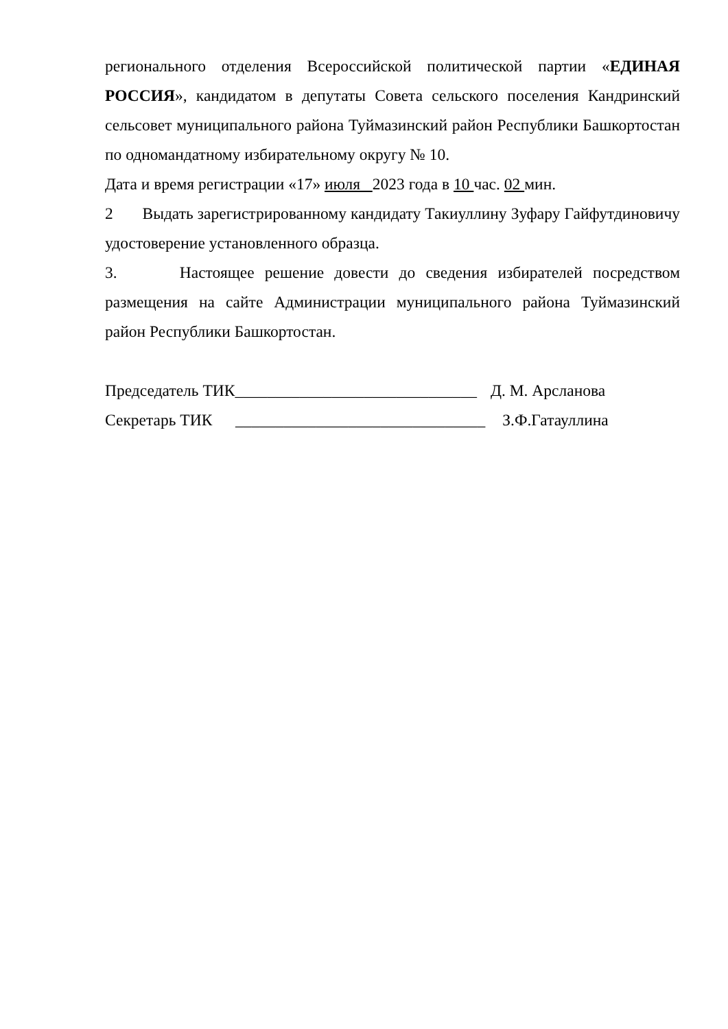регионального отделения Всероссийской политической партии «ЕДИНАЯ РОССИЯ», кандидатом в депутаты Совета сельского поселения Кандринский сельсовет муниципального района Туймазинский район Республики Башкортостан по одномандатному избирательному округу № 10.
Дата и время регистрации «17» июля 2023 года в 10 час. 02 мин.
2 Выдать зарегистрированному кандидату Такиуллину Зуфару Гайфутдиновичу удостоверение установленного образца.
3. Настоящее решение довести до сведения избирателей посредством размещения на сайте Администрации муниципального района Туймазинский район Республики Башкортостан.
Председатель ТИК______________________________ Д. М. Арсланова
Секретарь ТИК _______________________________ З.Ф.Гатауллина